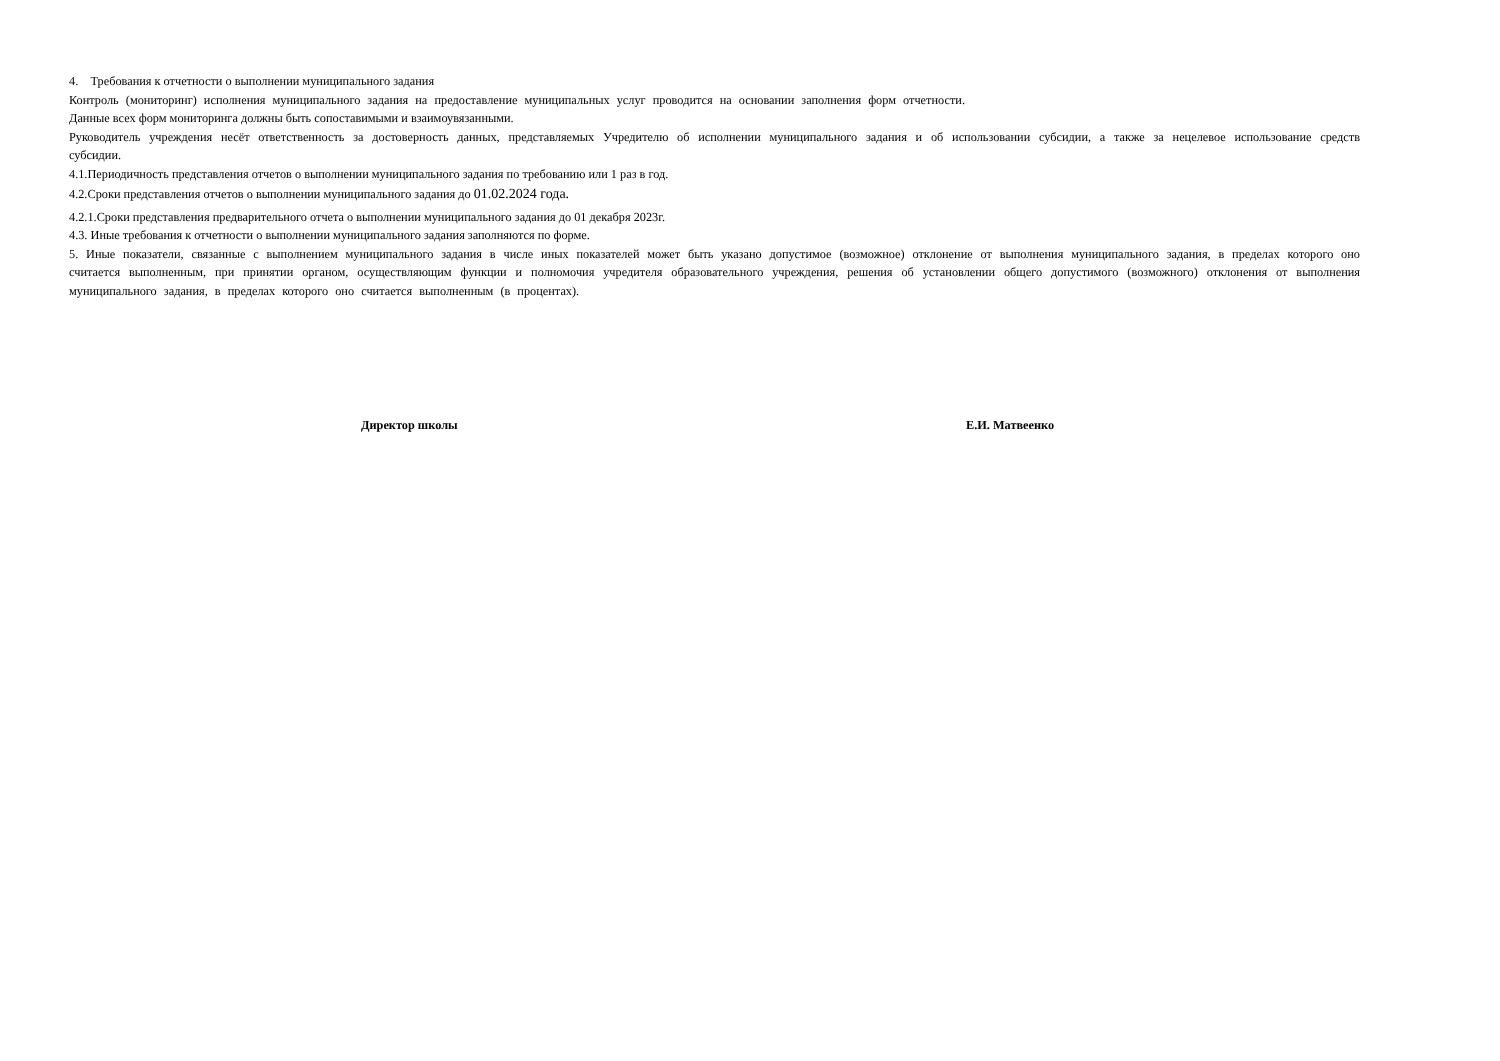4. Требования к отчетности о выполнении муниципального задания
Контроль (мониторинг) исполнения муниципального задания на предоставление муниципальных услуг проводится на основании заполнения форм отчетности.
Данные всех форм мониторинга должны быть сопоставимыми и взаимоувязанными.
Руководитель учреждения несёт ответственность за достоверность данных, представляемых Учредителю об исполнении муниципального задания и об использовании субсидии, а также за нецелевое использование средств субсидии.
4.1.Периодичность представления отчетов о выполнении муниципального задания по требованию или 1 раз в год.
4.2.Сроки представления отчетов о выполнении муниципального задания до 01.02.2024 года.
4.2.1.Сроки представления предварительного отчета о выполнении муниципального задания до 01 декабря 2023г.
4.3. Иные требования к отчетности о выполнении муниципального задания заполняются по форме.
5. Иные показатели, связанные с выполнением муниципального задания в числе иных показателей может быть указано допустимое (возможное) отклонение от выполнения муниципального задания, в пределах которого оно считается выполненным, при принятии органом, осуществляющим функции и полномочия учредителя образовательного учреждения, решения об установлении общего допустимого (возможного) отклонения от выполнения муниципального задания, в пределах которого оно считается выполненным (в процентах).
Директор школы Е.И. Матвеенко